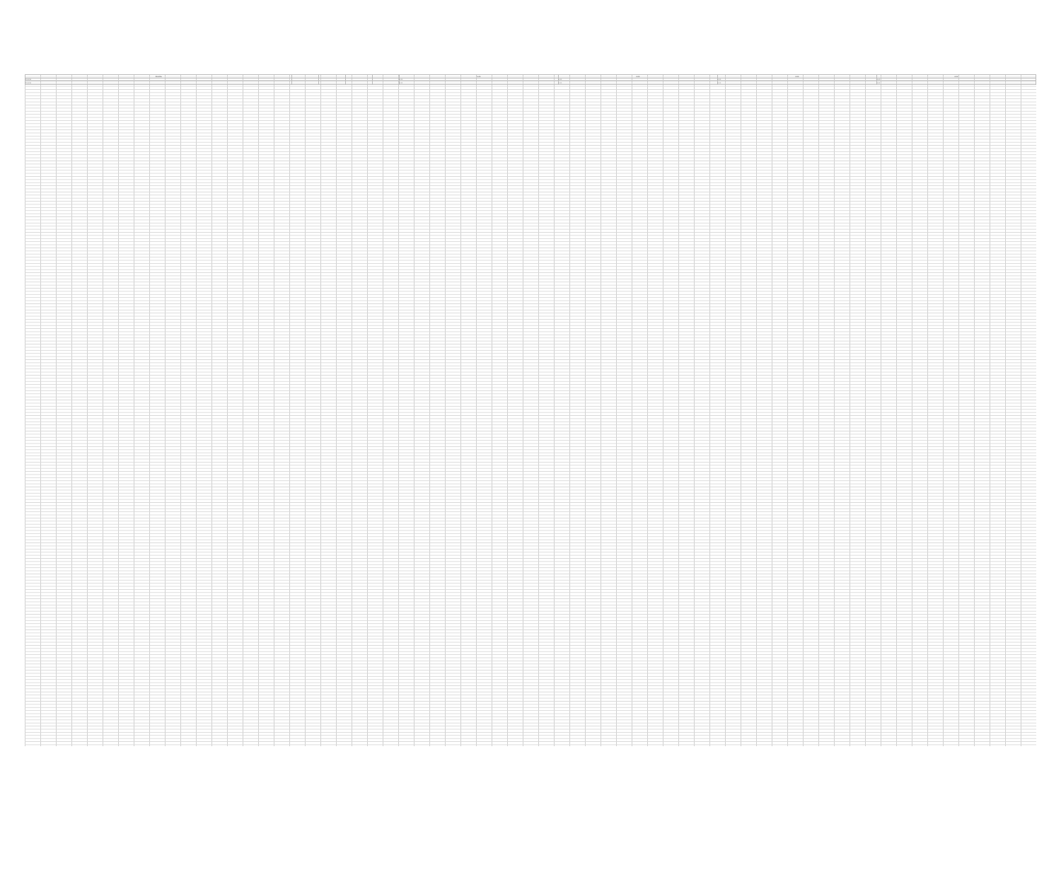| POLICIA | | | | | 0.00 | 0.00 | 0.00 | 0.00 |
| --- | --- | --- | --- | --- | --- | --- | --- | --- |
| POLICIA | | | | | 0.00 | 0.00 | 0.00 | 0.00 |
| POLICIA | | | | | 0.00 | 0.00 | 0.00 | 0.00 |